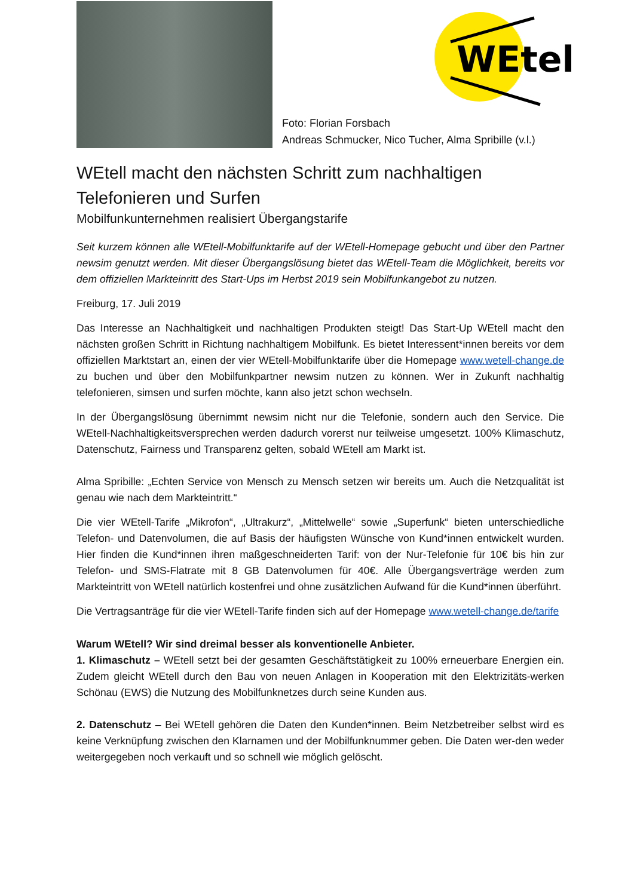Foto: Florian Forsbach
Andreas Schmucker, Nico Tucher, Alma Spribille (v.l.)
WEtell
WEtell macht den nächsten Schritt zum nachhaltigen Telefonieren und Surfen
Mobilfunkunternehmen realisiert Übergangstarife
Seit kurzem können alle WEtell-Mobilfunktarife auf der WEtell-Homepage gebucht und über den Partner newsim genutzt werden. Mit dieser Übergangslösung bietet das WEtell-Team die Möglichkeit, bereits vor dem offiziellen Markteinritt des Start-Ups im Herbst 2019 sein Mobilfunkangebot zu nutzen.
Freiburg, 17. Juli 2019
Das Interesse an Nachhaltigkeit und nachhaltigen Produkten steigt! Das Start-Up WEtell macht den nächsten großen Schritt in Richtung nachhaltigem Mobilfunk. Es bietet Interessent*innen bereits vor dem offiziellen Marktstart an, einen der vier WEtell-Mobilfunktarife über die Homepage www.wetell-change.de zu buchen und über den Mobilfunkpartner newsim nutzen zu können. Wer in Zukunft nachhaltig telefonieren, simsen und surfen möchte, kann also jetzt schon wechseln.
In der Übergangslösung übernimmt newsim nicht nur die Telefonie, sondern auch den Service. Die WEtell-Nachhaltigkeitsversprechen werden dadurch vorerst nur teilweise umgesetzt. 100% Klimaschutz, Datenschutz, Fairness und Transparenz gelten, sobald WEtell am Markt ist.
Alma Spribille: „Echten Service von Mensch zu Mensch setzen wir bereits um. Auch die Netzqualität ist genau wie nach dem Markteintritt.“
Die vier WEtell-Tarife „Mikrofon“, „Ultrakurz“, „Mittelwelle“ sowie „Superfunk“ bieten unterschiedliche Telefon- und Datenvolumen, die auf Basis der häufigsten Wünsche von Kund*innen entwickelt wurden. Hier finden die Kund*innen ihren maßgeschneiderten Tarif: von der Nur-Telefonie für 10€ bis hin zur Telefon- und SMS-Flatrate mit 8 GB Datenvolumen für 40€. Alle Übergangsverträge werden zum Markteintritt von WEtell natürlich kostenfrei und ohne zusätzlichen Aufwand für die Kund*innen überführt.
Die Vertragsanträge für die vier WEtell-Tarife finden sich auf der Homepage www.wetell-change.de/tarife
Warum WEtell? Wir sind dreimal besser als konventionelle Anbieter.
1. Klimaschutz – WEtell setzt bei der gesamten Geschäftstätigkeit zu 100% erneuerbare Energien ein. Zudem gleicht WEtell durch den Bau von neuen Anlagen in Kooperation mit den Elektrizitäts-werken Schönau (EWS) die Nutzung des Mobilfunknetzes durch seine Kunden aus.
2. Datenschutz – Bei WEtell gehören die Daten den Kunden*innen. Beim Netzbetreiber selbst wird es keine Verknüpfung zwischen den Klarnamen und der Mobilfunknummer geben. Die Daten wer-den weder weitergegeben noch verkauft und so schnell wie möglich gelöscht.